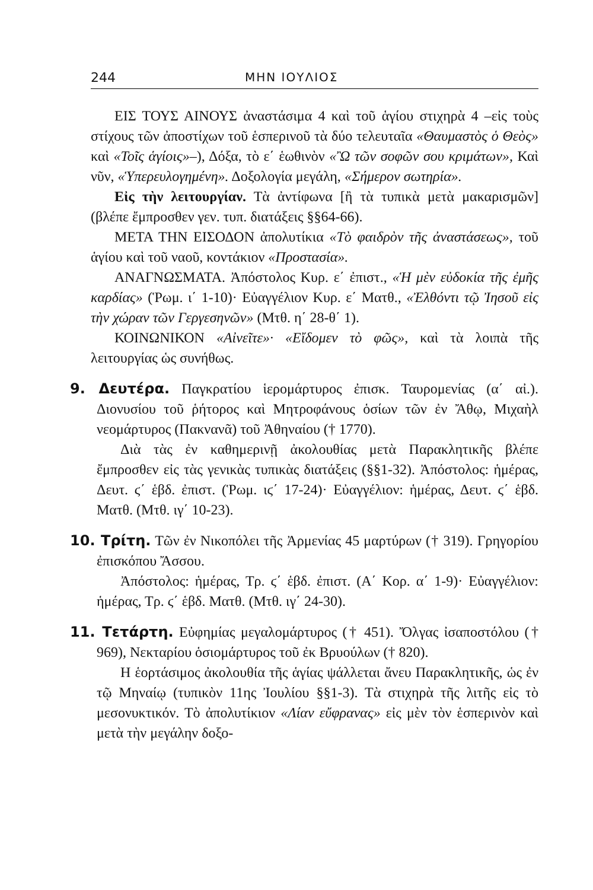244 ΜΗΝ ΙΟΥΛΙΟΣ
ΕΙΣ ΤΟΥΣ ΑΙΝΟΥΣ ἀναστάσιμα 4 καὶ τοῦ ἁγίου στιχηρὰ 4 –εἰς τοὺς στίχους τῶν ἀποστίχων τοῦ ἑσπερινοῦ τὰ δύο τελευταῖα «Θαυμαστὸς ὁ Θεὸς» καὶ «Τοῖς ἁγίοις»–), Δόξα, τὸ ε΄ ἑωθινὸν «Ὢ τῶν σοφῶν σου κριμάτων», Καὶ νῦν, «Ὑπερευλογημένη». Δοξολογία μεγάλη, «Σήμερον σωτηρία».
Εἰς τὴν λειτουργίαν. Τὰ ἀντίφωνα [ἢ τὰ τυπικὰ μετὰ μακαρισμῶν] (βλέπε ἔμπροσθεν γεν. τυπ. διατάξεις §§64-66).
ΜΕΤΑ ΤΗΝ ΕΙΣΟΔΟΝ ἀπολυτίκια «Τὸ φαιδρὸν τῆς ἀναστάσεως», τοῦ ἁγίου καὶ τοῦ ναοῦ, κοντάκιον «Προστασία».
ΑΝΑΓΝΩΣΜΑΤΑ. Ἀπόστολος Κυρ. ε΄ ἐπιστ., «Ἡ μὲν εὐδοκία τῆς ἐμῆς καρδίας» (Ῥωμ. ι΄ 1-10)· Εὐαγγέλιον Κυρ. ε΄ Ματθ., «Ἐλθόντι τῷ Ἰησοῦ εἰς τὴν χώραν τῶν Γεργεσηνῶν» (Μτθ. η΄ 28-θ΄ 1).
ΚΟΙΝΩΝΙΚΟΝ «Αἰνεῖτε»· «Εἴδομεν τὸ φῶς», καὶ τὰ λοιπὰ τῆς λειτουργίας ὡς συνήθως.
9. Δευτέρα. Παγκρατίου ἱερομάρτυρος ἐπισκ. Ταυρομενίας (α΄ αἰ.). Διονυσίου τοῦ ῥήτορος καὶ Μητροφάνους ὁσίων τῶν ἐν Ἄθῳ, Μιχαὴλ νεομάρτυρος (Πακνανᾶ) τοῦ Ἀθηναίου († 1770).
Διὰ τὰς ἐν καθημερινῇ ἀκολουθίας μετὰ Παρακλητικῆς βλέπε ἔμπροσθεν εἰς τὰς γενικὰς τυπικὰς διατάξεις (§§1-32). Ἀπόστολος: ἡμέρας, Δευτ. ϛ΄ ἑβδ. ἐπιστ. (Ῥωμ. ιϛ΄ 17-24)· Εὐαγγέλιον: ἡμέρας, Δευτ. ϛ΄ ἑβδ. Ματθ. (Μτθ. ιγ΄ 10-23).
10. Τρίτη. Τῶν ἐν Νικοπόλει τῆς Ἀρμενίας 45 μαρτύρων († 319). Γρηγορίου ἐπισκόπου Ἄσσου.
Ἀπόστολος: ἡμέρας, Τρ. ϛ΄ ἑβδ. ἐπιστ. (Α΄ Κορ. α΄ 1-9)· Εὐαγγέλιον: ἡμέρας, Τρ. ϛ΄ ἑβδ. Ματθ. (Μτθ. ιγ΄ 24-30).
11. Τετάρτη. Εὐφημίας μεγαλομάρτυρος († 451). Ὄλγας ἰσαποστόλου († 969), Νεκταρίου ὁσιομάρτυρος τοῦ ἐκ Βρυούλων († 820).
Η ἑορτάσιμος ἀκολουθία τῆς ἁγίας ψάλλεται ἄνευ Παρακλητικῆς, ὡς ἐν τῷ Μηναίῳ (τυπικὸν 11ης Ἰουλίου §§1-3). Τὰ στιχηρὰ τῆς λιτῆς εἰς τὸ μεσονυκτικόν. Τὸ ἀπολυτίκιον «Λίαν εὔφρανας» εἰς μὲν τὸν ἑσπερινὸν καὶ μετὰ τὴν μεγάλην δοξο-